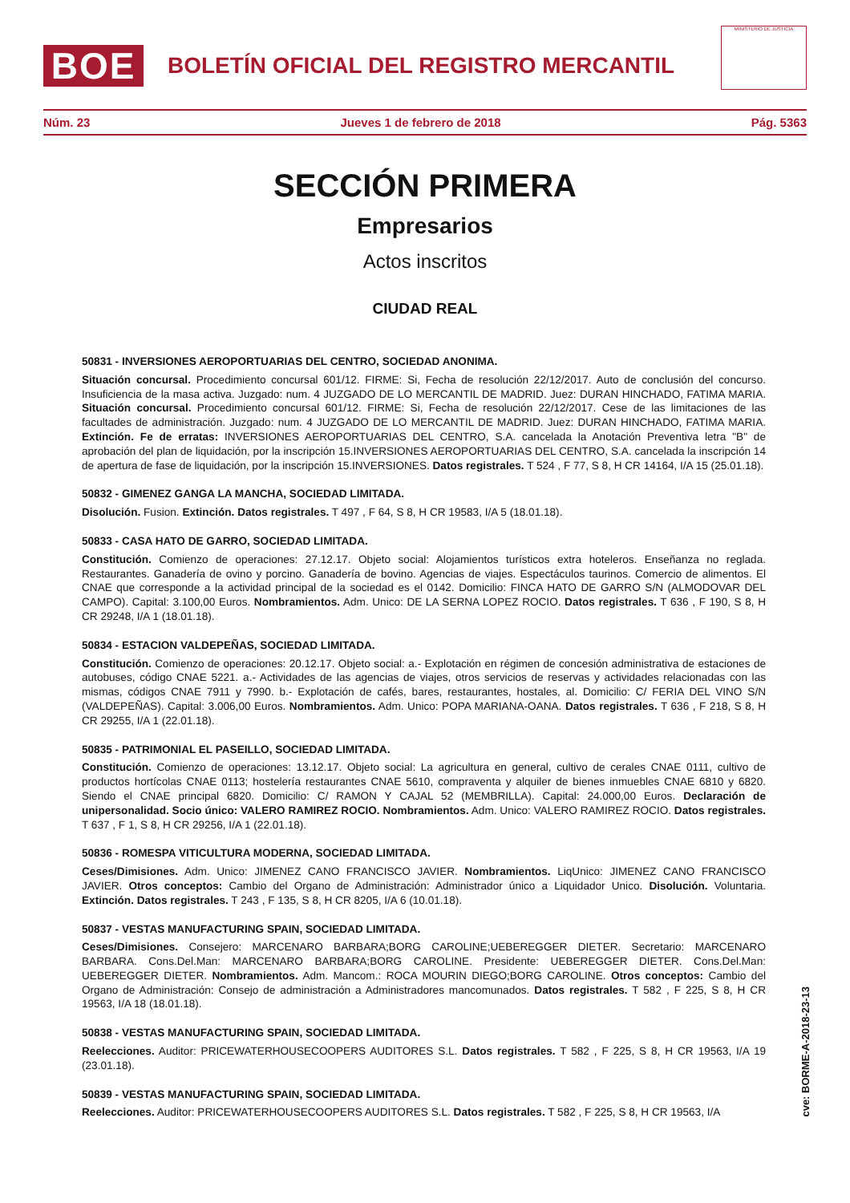BOE
BOLETÍN OFICIAL DEL REGISTRO MERCANTIL
MINISTERIO DE JUSTICIA
Núm. 23 Jueves 1 de febrero de 2018 Pág. 5363
SECCIÓN PRIMERA
Empresarios
Actos inscritos
CIUDAD REAL
50831 - INVERSIONES AEROPORTUARIAS DEL CENTRO, SOCIEDAD ANONIMA.
Situación concursal. Procedimiento concursal 601/12. FIRME: Si, Fecha de resolución 22/12/2017. Auto de conclusión del concurso. Insuficiencia de la masa activa. Juzgado: num. 4 JUZGADO DE LO MERCANTIL DE MADRID. Juez: DURAN HINCHADO, FATIMA MARIA. Situación concursal. Procedimiento concursal 601/12. FIRME: Si, Fecha de resolución 22/12/2017. Cese de las limitaciones de las facultades de administración. Juzgado: num. 4 JUZGADO DE LO MERCANTIL DE MADRID. Juez: DURAN HINCHADO, FATIMA MARIA. Extinción. Fe de erratas: INVERSIONES AEROPORTUARIAS DEL CENTRO, S.A. cancelada la Anotación Preventiva letra "B" de aprobación del plan de liquidación, por la inscripción 15.INVERSIONES AEROPORTUARIAS DEL CENTRO, S.A. cancelada la inscripción 14 de apertura de fase de liquidación, por la inscripción 15.INVERSIONES. Datos registrales. T 524 , F 77, S 8, H CR 14164, I/A 15 (25.01.18).
50832 - GIMENEZ GANGA LA MANCHA, SOCIEDAD LIMITADA.
Disolución. Fusion. Extinción. Datos registrales. T 497 , F 64, S 8, H CR 19583, I/A 5 (18.01.18).
50833 - CASA HATO DE GARRO, SOCIEDAD LIMITADA.
Constitución. Comienzo de operaciones: 27.12.17. Objeto social: Alojamientos turísticos extra hoteleros. Enseñanza no reglada. Restaurantes. Ganadería de ovino y porcino. Ganadería de bovino. Agencias de viajes. Espectáculos taurinos. Comercio de alimentos. El CNAE que corresponde a la actividad principal de la sociedad es el 0142. Domicilio: FINCA HATO DE GARRO S/N (ALMODOVAR DEL CAMPO). Capital: 3.100,00 Euros. Nombramientos. Adm. Unico: DE LA SERNA LOPEZ ROCIO. Datos registrales. T 636 , F 190, S 8, H CR 29248, I/A 1 (18.01.18).
50834 - ESTACION VALDEPEÑAS, SOCIEDAD LIMITADA.
Constitución. Comienzo de operaciones: 20.12.17. Objeto social: a.- Explotación en régimen de concesión administrativa de estaciones de autobuses, código CNAE 5221. a.- Actividades de las agencias de viajes, otros servicios de reservas y actividades relacionadas con las mismas, códigos CNAE 7911 y 7990. b.- Explotación de cafés, bares, restaurantes, hostales, al. Domicilio: C/ FERIA DEL VINO S/N (VALDEPEÑAS). Capital: 3.006,00 Euros. Nombramientos. Adm. Unico: POPA MARIANA-OANA. Datos registrales. T 636 , F 218, S 8, H CR 29255, I/A 1 (22.01.18).
50835 - PATRIMONIAL EL PASEILLO, SOCIEDAD LIMITADA.
Constitución. Comienzo de operaciones: 13.12.17. Objeto social: La agricultura en general, cultivo de cerales CNAE 0111, cultivo de productos hortícolas CNAE 0113; hostelería restaurantes CNAE 5610, compraventa y alquiler de bienes inmuebles CNAE 6810 y 6820. Siendo el CNAE principal 6820. Domicilio: C/ RAMON Y CAJAL 52 (MEMBRILLA). Capital: 24.000,00 Euros. Declaración de unipersonalidad. Socio único: VALERO RAMIREZ ROCIO. Nombramientos. Adm. Unico: VALERO RAMIREZ ROCIO. Datos registrales. T 637 , F 1, S 8, H CR 29256, I/A 1 (22.01.18).
50836 - ROMESPA VITICULTURA MODERNA, SOCIEDAD LIMITADA.
Ceses/Dimisiones. Adm. Unico: JIMENEZ CANO FRANCISCO JAVIER. Nombramientos. LiqUnico: JIMENEZ CANO FRANCISCO JAVIER. Otros conceptos: Cambio del Organo de Administración: Administrador único a Liquidador Unico. Disolución. Voluntaria. Extinción. Datos registrales. T 243 , F 135, S 8, H CR 8205, I/A 6 (10.01.18).
50837 - VESTAS MANUFACTURING SPAIN, SOCIEDAD LIMITADA.
Ceses/Dimisiones. Consejero: MARCENARO BARBARA;BORG CAROLINE;UEBEREGGER DIETER. Secretario: MARCENARO BARBARA. Cons.Del.Man: MARCENARO BARBARA;BORG CAROLINE. Presidente: UEBEREGGER DIETER. Cons.Del.Man: UEBEREGGER DIETER. Nombramientos. Adm. Mancom.: ROCA MOURIN DIEGO;BORG CAROLINE. Otros conceptos: Cambio del Organo de Administración: Consejo de administración a Administradores mancomunados. Datos registrales. T 582 , F 225, S 8, H CR 19563, I/A 18 (18.01.18).
50838 - VESTAS MANUFACTURING SPAIN, SOCIEDAD LIMITADA.
Reelecciones. Auditor: PRICEWATERHOUSECOOPERS AUDITORES S.L. Datos registrales. T 582 , F 225, S 8, H CR 19563, I/A 19 (23.01.18).
50839 - VESTAS MANUFACTURING SPAIN, SOCIEDAD LIMITADA.
Reelecciones. Auditor: PRICEWATERHOUSECOOPERS AUDITORES S.L. Datos registrales. T 582 , F 225, S 8, H CR 19563, I/A
cve: BORME-A-2018-23-13